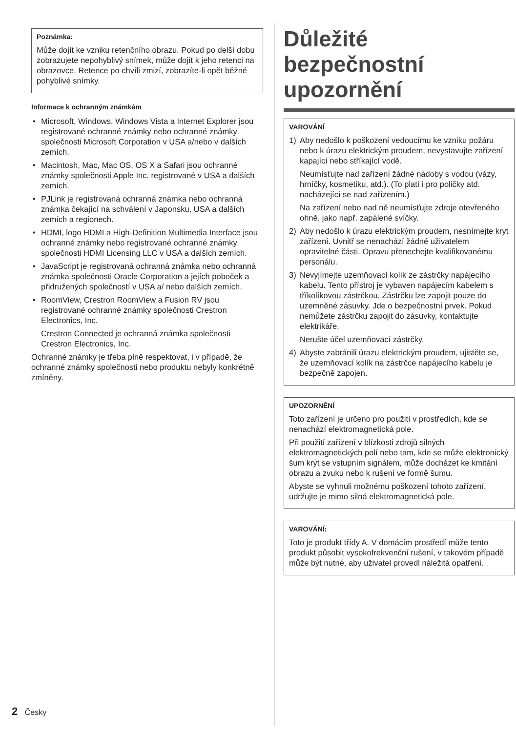Poznámka:
Může dojít ke vzniku retenčního obrazu. Pokud po delší dobu zobrazujete nepohyblivý snímek, může dojít k jeho retenci na obrazovce. Retence po chvíli zmizí, zobrazíte-li opět běžné pohyblivé snímky.
Informace k ochranným známkám
• Microsoft, Windows, Windows Vista a Internet Explorer jsou registrované ochranné známky nebo ochranné známky společnosti Microsoft Corporation v USA a/nebo v dalších zemích.
• Macintosh, Mac, Mac OS, OS X a Safari jsou ochranné známky společnosti Apple Inc. registrované v USA a dalších zemích.
• PJLink je registrovaná ochranná známka nebo ochranná známka čekající na schválení v Japonsku, USA a dalších zemích a regionech.
• HDMI, logo HDMI a High-Definition Multimedia Interface jsou ochranné známky nebo registrované ochranné známky společnosti HDMI Licensing LLC v USA a dalších zemích.
• JavaScript je registrovaná ochranná známka nebo ochranná známka společnosti Oracle Corporation a jejích poboček a přidružených společností v USA a/ nebo dalších zemích.
• RoomView, Crestron RoomView a Fusion RV jsou registrované ochranné známky společnosti Crestron Electronics, Inc.
Crestron Connected je ochranná známka společnosti Crestron Electronics, Inc.
Ochranné známky je třeba plně respektovat, i v případě, že ochranné známky společnosti nebo produktu nebyly konkrétně zmíněny.
Důležité
bezpečnostní
upozornění
VAROVÁNÍ
1) Aby nedošlo k poškození vedoucímu ke vzniku požáru nebo k úrazu elektrickým proudem, nevystavujte zařízení kapající nebo stříkající vodě.
Neumísťujte nad zařízení žádné nádoby s vodou (vázy, hrníčky, kosmetiku, atd.). (To platí i pro poličky atd. nacházející se nad zařízením.)
Na zařízení nebo nad ně neumísťujte zdroje otevřeného ohně, jako např. zapálené svíčky.
2) Aby nedošlo k úrazu elektrickým proudem, nesnímejte kryt zařízení. Uvnitř se nenachází žádné uživatelem opravitelné části. Opravu přenechejte kvalifikovanému personálu.
3) Nevyjímejte uzemňovací kolík ze zástrčky napájecího kabelu. Tento přístroj je vybaven napájecím kabelem s tříkolíkovou zástrčkou. Zástrčku lze zapojit pouze do uzemněné zásuvky. Jde o bezpečnostní prvek. Pokud nemůžete zástrčku zapojit do zásuvky, kontaktujte elektrikáře.
Nerušte účel uzemňovací zástrčky.
4) Abyste zabránili úrazu elektrickým proudem, ujistěte se, že uzemňovací kolík na zástrčce napájecího kabelu je bezpečně zapojen.
UPOZORNĚNÍ
Toto zařízení je určeno pro použití v prostředích, kde se nenachází elektromagnetická pole.
Při použití zařízení v blízkosti zdrojů silných elektromagnetických polí nebo tam, kde se může elektronický šum krýt se vstupním signálem, může docházet ke kmitání obrazu a zvuku nebo k rušení ve formě šumu.
Abyste se vyhnuli možnému poškození tohoto zařízení, udržujte je mimo silná elektromagnetická pole.
VAROVÁNÍ:
Toto je produkt třídy A. V domácím prostředí může tento produkt působit vysokofrekvenční rušení, v takovém případě může být nutné, aby uživatel provedl náležitá opatření.
2 Česky